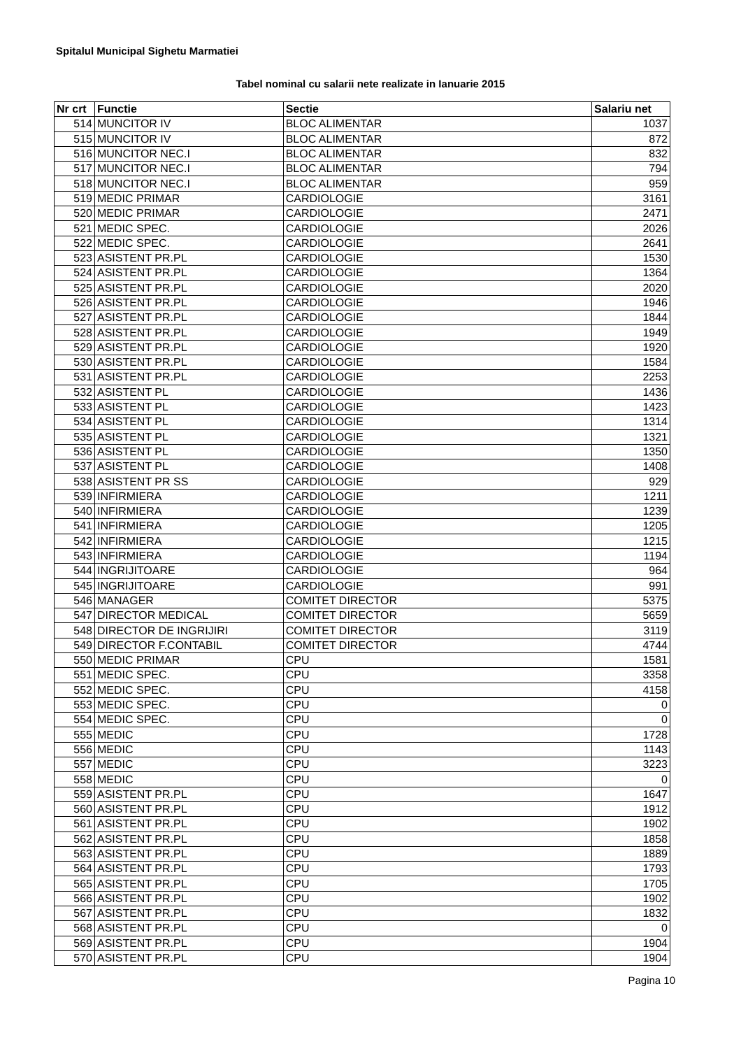Spitalul Municipal Sighetu Marmatiei
Tabel nominal cu salarii nete realizate in Ianuarie 2015
| Nr crt | Functie | Sectie | Salariu net |
| --- | --- | --- | --- |
| 514 | MUNCITOR IV | BLOC ALIMENTAR | 1037 |
| 515 | MUNCITOR IV | BLOC ALIMENTAR | 872 |
| 516 | MUNCITOR NEC.I | BLOC ALIMENTAR | 832 |
| 517 | MUNCITOR NEC.I | BLOC ALIMENTAR | 794 |
| 518 | MUNCITOR NEC.I | BLOC ALIMENTAR | 959 |
| 519 | MEDIC PRIMAR | CARDIOLOGIE | 3161 |
| 520 | MEDIC PRIMAR | CARDIOLOGIE | 2471 |
| 521 | MEDIC SPEC. | CARDIOLOGIE | 2026 |
| 522 | MEDIC SPEC. | CARDIOLOGIE | 2641 |
| 523 | ASISTENT PR.PL | CARDIOLOGIE | 1530 |
| 524 | ASISTENT PR.PL | CARDIOLOGIE | 1364 |
| 525 | ASISTENT PR.PL | CARDIOLOGIE | 2020 |
| 526 | ASISTENT PR.PL | CARDIOLOGIE | 1946 |
| 527 | ASISTENT PR.PL | CARDIOLOGIE | 1844 |
| 528 | ASISTENT PR.PL | CARDIOLOGIE | 1949 |
| 529 | ASISTENT PR.PL | CARDIOLOGIE | 1920 |
| 530 | ASISTENT PR.PL | CARDIOLOGIE | 1584 |
| 531 | ASISTENT PR.PL | CARDIOLOGIE | 2253 |
| 532 | ASISTENT PL | CARDIOLOGIE | 1436 |
| 533 | ASISTENT PL | CARDIOLOGIE | 1423 |
| 534 | ASISTENT PL | CARDIOLOGIE | 1314 |
| 535 | ASISTENT PL | CARDIOLOGIE | 1321 |
| 536 | ASISTENT PL | CARDIOLOGIE | 1350 |
| 537 | ASISTENT PL | CARDIOLOGIE | 1408 |
| 538 | ASISTENT PR SS | CARDIOLOGIE | 929 |
| 539 | INFIRMIERA | CARDIOLOGIE | 1211 |
| 540 | INFIRMIERA | CARDIOLOGIE | 1239 |
| 541 | INFIRMIERA | CARDIOLOGIE | 1205 |
| 542 | INFIRMIERA | CARDIOLOGIE | 1215 |
| 543 | INFIRMIERA | CARDIOLOGIE | 1194 |
| 544 | INGRIJITOARE | CARDIOLOGIE | 964 |
| 545 | INGRIJITOARE | CARDIOLOGIE | 991 |
| 546 | MANAGER | COMITET DIRECTOR | 5375 |
| 547 | DIRECTOR MEDICAL | COMITET DIRECTOR | 5659 |
| 548 | DIRECTOR DE INGRIJIRI | COMITET DIRECTOR | 3119 |
| 549 | DIRECTOR F.CONTABIL | COMITET DIRECTOR | 4744 |
| 550 | MEDIC PRIMAR | CPU | 1581 |
| 551 | MEDIC SPEC. | CPU | 3358 |
| 552 | MEDIC SPEC. | CPU | 4158 |
| 553 | MEDIC SPEC. | CPU | 0 |
| 554 | MEDIC SPEC. | CPU | 0 |
| 555 | MEDIC | CPU | 1728 |
| 556 | MEDIC | CPU | 1143 |
| 557 | MEDIC | CPU | 3223 |
| 558 | MEDIC | CPU | 0 |
| 559 | ASISTENT PR.PL | CPU | 1647 |
| 560 | ASISTENT PR.PL | CPU | 1912 |
| 561 | ASISTENT PR.PL | CPU | 1902 |
| 562 | ASISTENT PR.PL | CPU | 1858 |
| 563 | ASISTENT PR.PL | CPU | 1889 |
| 564 | ASISTENT PR.PL | CPU | 1793 |
| 565 | ASISTENT PR.PL | CPU | 1705 |
| 566 | ASISTENT PR.PL | CPU | 1902 |
| 567 | ASISTENT PR.PL | CPU | 1832 |
| 568 | ASISTENT PR.PL | CPU | 0 |
| 569 | ASISTENT PR.PL | CPU | 1904 |
| 570 | ASISTENT PR.PL | CPU | 1904 |
Pagina 10